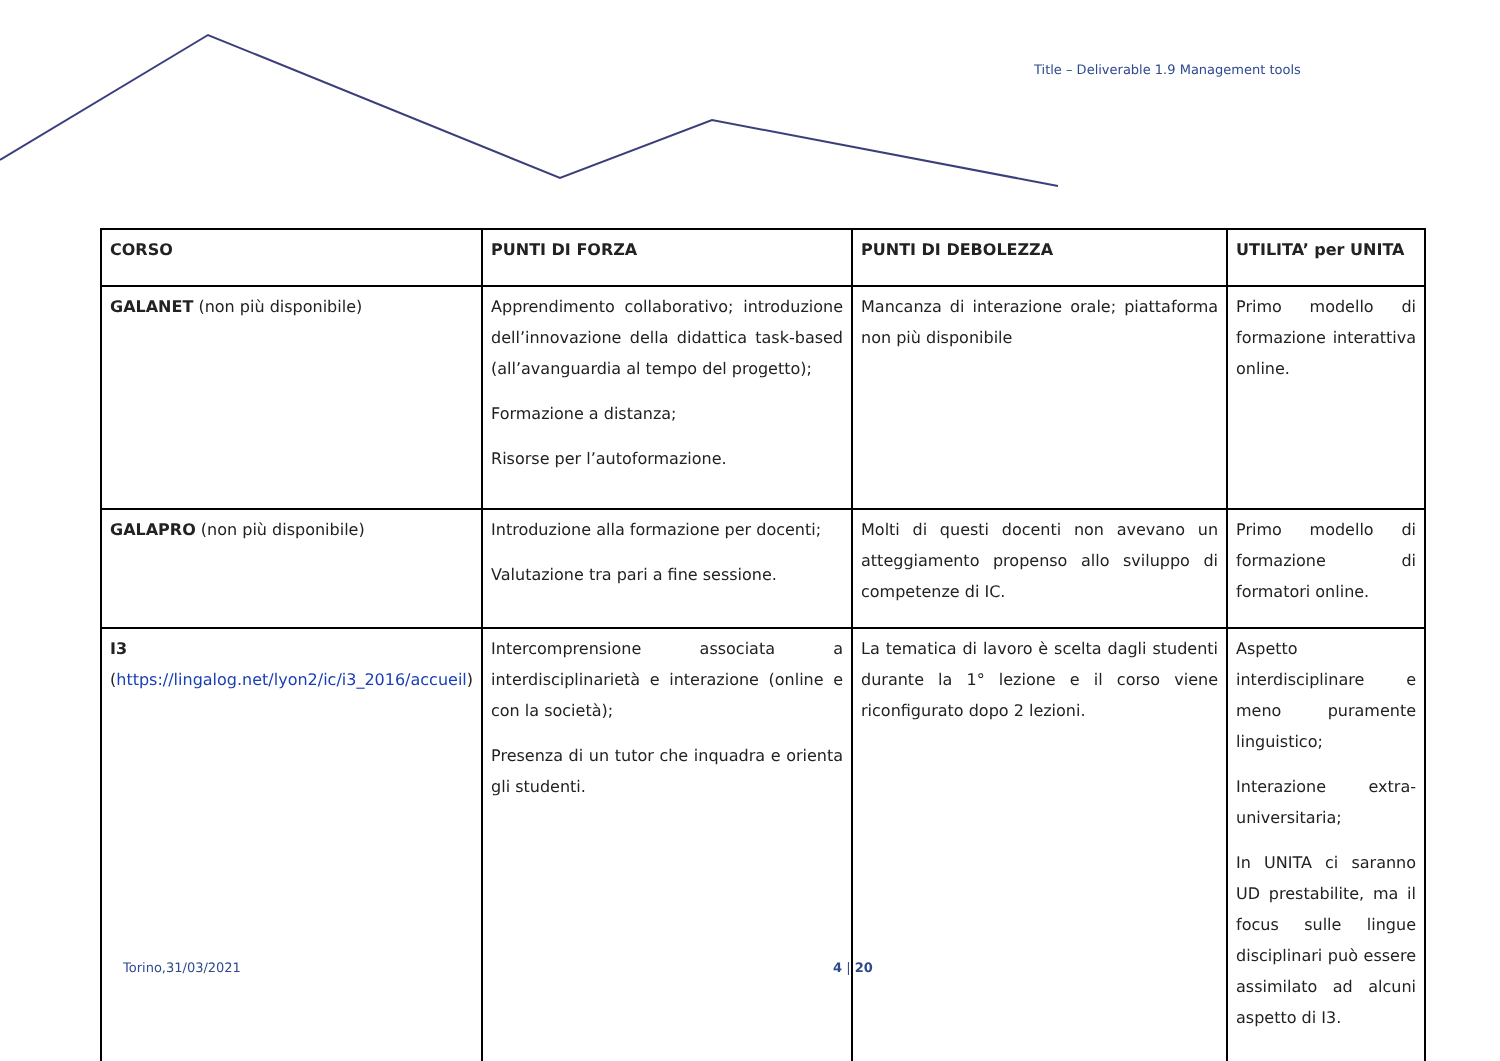Title – Deliverable 1.9 Management tools
| CORSO | PUNTI DI FORZA | PUNTI DI DEBOLEZZA | UTILITA’ per UNITA |
| GALANET (non più disponibile) | Apprendimento collaborativo; introduzione dell’innovazione della didattica task-based (all’avanguardia al tempo del progetto); Formazione a distanza; Risorse per l’autoformazione. | Mancanza di interazione orale; piattaforma non più disponibile | Primo modello di formazione interattiva online. |
| GALAPRO (non più disponibile) | Introduzione alla formazione per docenti; Valutazione tra pari a fine sessione. | Molti di questi docenti non avevano un atteggiamento propenso allo sviluppo di competenze di IC. | Primo modello di formazione di formatori online. |
| I3 ( https://lingalog.net/lyon2/ic/i3_2016/accueil ) | Intercomprensione associata a interdisciplinarietà e interazione (online e con la società); Presenza di un tutor che inquadra e orienta gli studenti. | La tematica di lavoro è scelta dagli studenti durante la 1° lezione e il corso viene riconfigurato dopo 2 lezioni. | Aspetto interdisciplinare e meno puramente linguistico; Interazione extra-universitaria; In UNITA ci saranno UD prestabilite, ma il focus sulle lingue disciplinari può essere assimilato ad alcuni aspetto di I3. |
Torino,31/03/2021 4 | 20